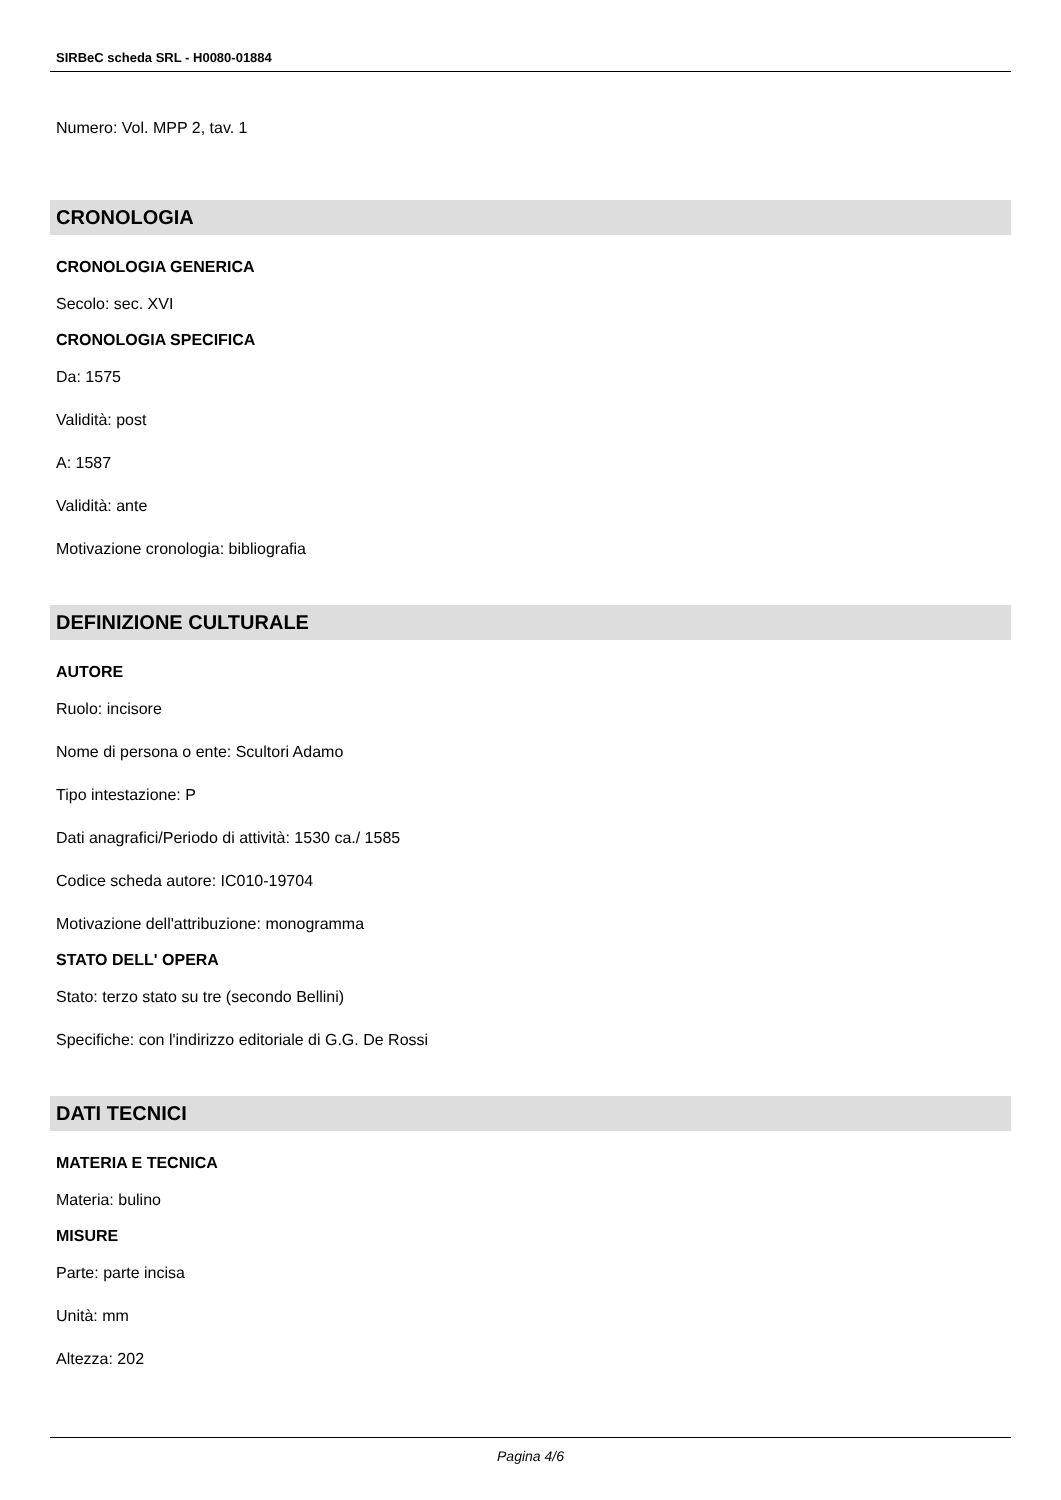SIRBeC scheda SRL - H0080-01884
Numero: Vol. MPP 2, tav. 1
CRONOLOGIA
CRONOLOGIA GENERICA
Secolo: sec. XVI
CRONOLOGIA SPECIFICA
Da: 1575
Validità: post
A: 1587
Validità: ante
Motivazione cronologia: bibliografia
DEFINIZIONE CULTURALE
AUTORE
Ruolo: incisore
Nome di persona o ente: Scultori Adamo
Tipo intestazione: P
Dati anagrafici/Periodo di attività: 1530 ca./ 1585
Codice scheda autore: IC010-19704
Motivazione dell'attribuzione: monogramma
STATO DELL' OPERA
Stato: terzo stato su tre (secondo Bellini)
Specifiche: con l'indirizzo editoriale di G.G. De Rossi
DATI TECNICI
MATERIA E TECNICA
Materia: bulino
MISURE
Parte: parte incisa
Unità: mm
Altezza: 202
Pagina 4/6